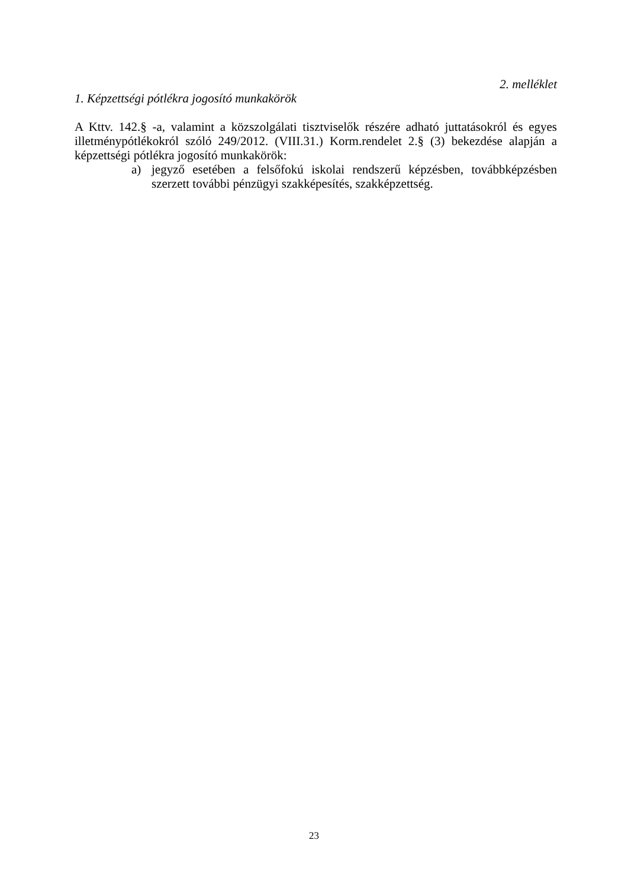2. melléklet
1. Képzettségi pótlékra jogosító munkakörök
A Kttv. 142.§ -a, valamint a közszolgálati tisztviselők részére adható juttatásokról és egyes illetménypótlékokról szóló 249/2012. (VIII.31.) Korm.rendelet 2.§ (3) bekezdése alapján a képzettségi pótlékra jogosító munkakörök:
a) jegyző esetében a felsőfokú iskolai rendszerű képzésben, továbbképzésben szerzett további pénzügyi szakképesítés, szakképzettség.
23